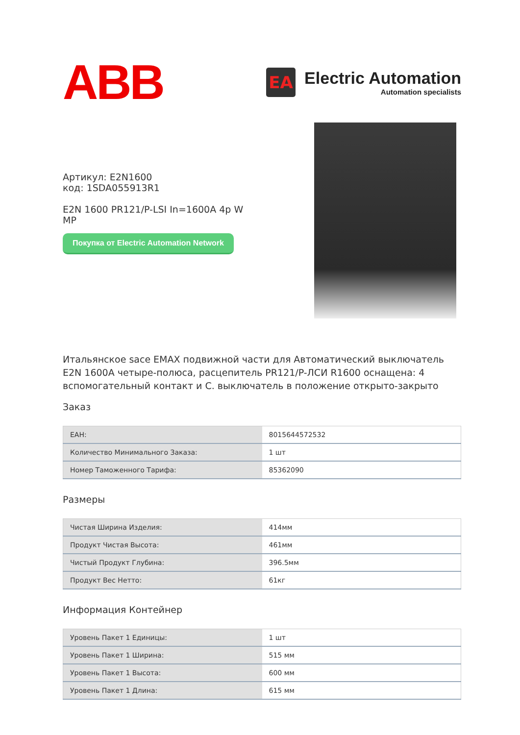ABB
EA
Electric Automation
Automation specialists
Артикул: E2N1600
код: 1SDA055913R1
E2N 1600 PR121/P-LSI In=1600A 4p W
MP
Покупка от Electric Automation Network
Итальянское sace EMAX подвижной части для Автоматический выключатель E2N 1600A четыре-полюса, расцепитель PR121/P-ЛСИ R1600 оснащена: 4 вспомогательный контакт и С. выключатель в положение открыто-закрыто
Заказ
| EAH: | 8015644572532 |
| Количество Минимального Заказа: | 1 шт |
| Номер Таможенного Тарифа: | 85362090 |
Размеры
| Чистая Ширина Изделия: | 414мм |
| Продукт Чистая Высота: | 461мм |
| Чистый Продукт Глубина: | 396.5мм |
| Продукт Вес Нетто: | 61кг |
Информация Контейнер
| Уровень Пакет 1 Единицы: | 1 шт |
| Уровень Пакет 1 Ширина: | 515 мм |
| Уровень Пакет 1 Высота: | 600 мм |
| Уровень Пакет 1 Длина: | 615 мм |